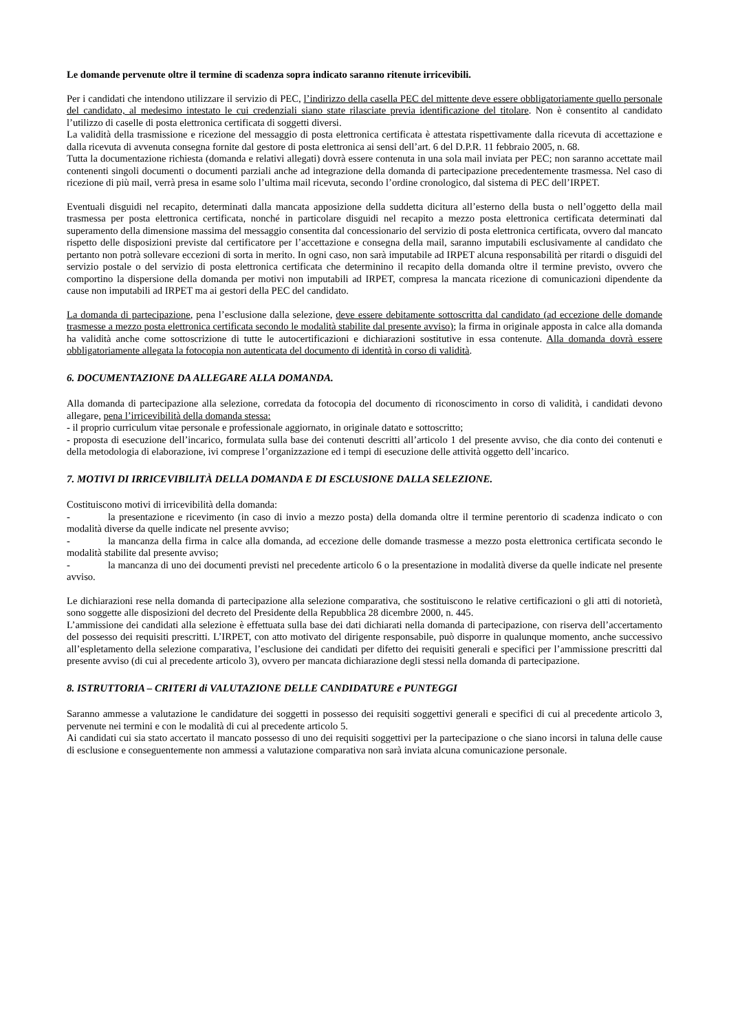Le domande pervenute oltre il termine di scadenza sopra indicato saranno ritenute irricevibili.
Per i candidati che intendono utilizzare il servizio di PEC, l’indirizzo della casella PEC del mittente deve essere obbligatoriamente quello personale del candidato, al medesimo intestato le cui credenziali siano state rilasciate previa identificazione del titolare. Non è consentito al candidato l’utilizzo di caselle di posta elettronica certificata di soggetti diversi.
La validità della trasmissione e ricezione del messaggio di posta elettronica certificata è attestata rispettivamente dalla ricevuta di accettazione e dalla ricevuta di avvenuta consegna fornite dal gestore di posta elettronica ai sensi dell’art. 6 del D.P.R. 11 febbraio 2005, n. 68.
Tutta la documentazione richiesta (domanda e relativi allegati) dovrà essere contenuta in una sola mail inviata per PEC; non saranno accettate mail contenenti singoli documenti o documenti parziali anche ad integrazione della domanda di partecipazione precedentemente trasmessa. Nel caso di ricezione di più mail, verrà presa in esame solo l’ultima mail ricevuta, secondo l’ordine cronologico, dal sistema di PEC dell’IRPET.
Eventuali disguidi nel recapito, determinati dalla mancata apposizione della suddetta dicitura all’esterno della busta o nell’oggetto della mail trasmessa per posta elettronica certificata, nonché in particolare disguidi nel recapito a mezzo posta elettronica certificata determinati dal superamento della dimensione massima del messaggio consentita dal concessionario del servizio di posta elettronica certificata, ovvero dal mancato rispetto delle disposizioni previste dal certificatore per l’accettazione e consegna della mail, saranno imputabili esclusivamente al candidato che pertanto non potrà sollevare eccezioni di sorta in merito. In ogni caso, non sarà imputabile ad IRPET alcuna responsabilità per ritardi o disguidi del servizio postale o del servizio di posta elettronica certificata che determinino il recapito della domanda oltre il termine previsto, ovvero che comportino la dispersione della domanda per motivi non imputabili ad IRPET, compresa la mancata ricezione di comunicazioni dipendente da cause non imputabili ad IRPET ma ai gestori della PEC del candidato.
La domanda di partecipazione, pena l’esclusione dalla selezione, deve essere debitamente sottoscritta dal candidato (ad eccezione delle domande trasmesse a mezzo posta elettronica certificata secondo le modalità stabilite dal presente avviso); la firma in originale apposta in calce alla domanda ha validità anche come sottoscrizione di tutte le autocertificazioni e dichiarazioni sostitutive in essa contenute. Alla domanda dovrà essere obbligatoriamente allegata la fotocopia non autenticata del documento di identità in corso di validità.
6. DOCUMENTAZIONE DA ALLEGARE ALLA DOMANDA.
Alla domanda di partecipazione alla selezione, corredata da fotocopia del documento di riconoscimento in corso di validità, i candidati devono allegare, pena l’irricevibilità della domanda stessa:
- il proprio curriculum vitae personale e professionale aggiornato, in originale datato e sottoscritto;
- proposta di esecuzione dell’incarico, formulata sulla base dei contenuti descritti all’articolo 1 del presente avviso, che dia conto dei contenuti e della metodologia di elaborazione, ivi comprese l’organizzazione ed i tempi di esecuzione delle attività oggetto dell’incarico.
7. MOTIVI DI IRRICEVIBILITÀ DELLA DOMANDA E DI ESCLUSIONE DALLA SELEZIONE.
Costituiscono motivi di irricevibilità della domanda:
- la presentazione e ricevimento (in caso di invio a mezzo posta) della domanda oltre il termine perentorio di scadenza indicato o con modalità diverse da quelle indicate nel presente avviso;
- la mancanza della firma in calce alla domanda, ad eccezione delle domande trasmesse a mezzo posta elettronica certificata secondo le modalità stabilite dal presente avviso;
- la mancanza di uno dei documenti previsti nel precedente articolo 6 o la presentazione in modalità diverse da quelle indicate nel presente avviso.
Le dichiarazioni rese nella domanda di partecipazione alla selezione comparativa, che sostituiscono le relative certificazioni o gli atti di notorietà, sono soggette alle disposizioni del decreto del Presidente della Repubblica 28 dicembre 2000, n. 445.
L’ammissione dei candidati alla selezione è effettuata sulla base dei dati dichiarati nella domanda di partecipazione, con riserva dell’accertamento del possesso dei requisiti prescritti. L’IRPET, con atto motivato del dirigente responsabile, può disporre in qualunque momento, anche successivo all’espletamento della selezione comparativa, l’esclusione dei candidati per difetto dei requisiti generali e specifici per l’ammissione prescritti dal presente avviso (di cui al precedente articolo 3), ovvero per mancata dichiarazione degli stessi nella domanda di partecipazione.
8. ISTRUTTORIA – CRITERI di VALUTAZIONE DELLE CANDIDATURE e PUNTEGGI
Saranno ammesse a valutazione le candidature dei soggetti in possesso dei requisiti soggettivi generali e specifici di cui al precedente articolo 3, pervenute nei termini e con le modalità di cui al precedente articolo 5.
Ai candidati cui sia stato accertato il mancato possesso di uno dei requisiti soggettivi per la partecipazione o che siano incorsi in taluna delle cause di esclusione e conseguentemente non ammessi a valutazione comparativa non sarà inviata alcuna comunicazione personale.